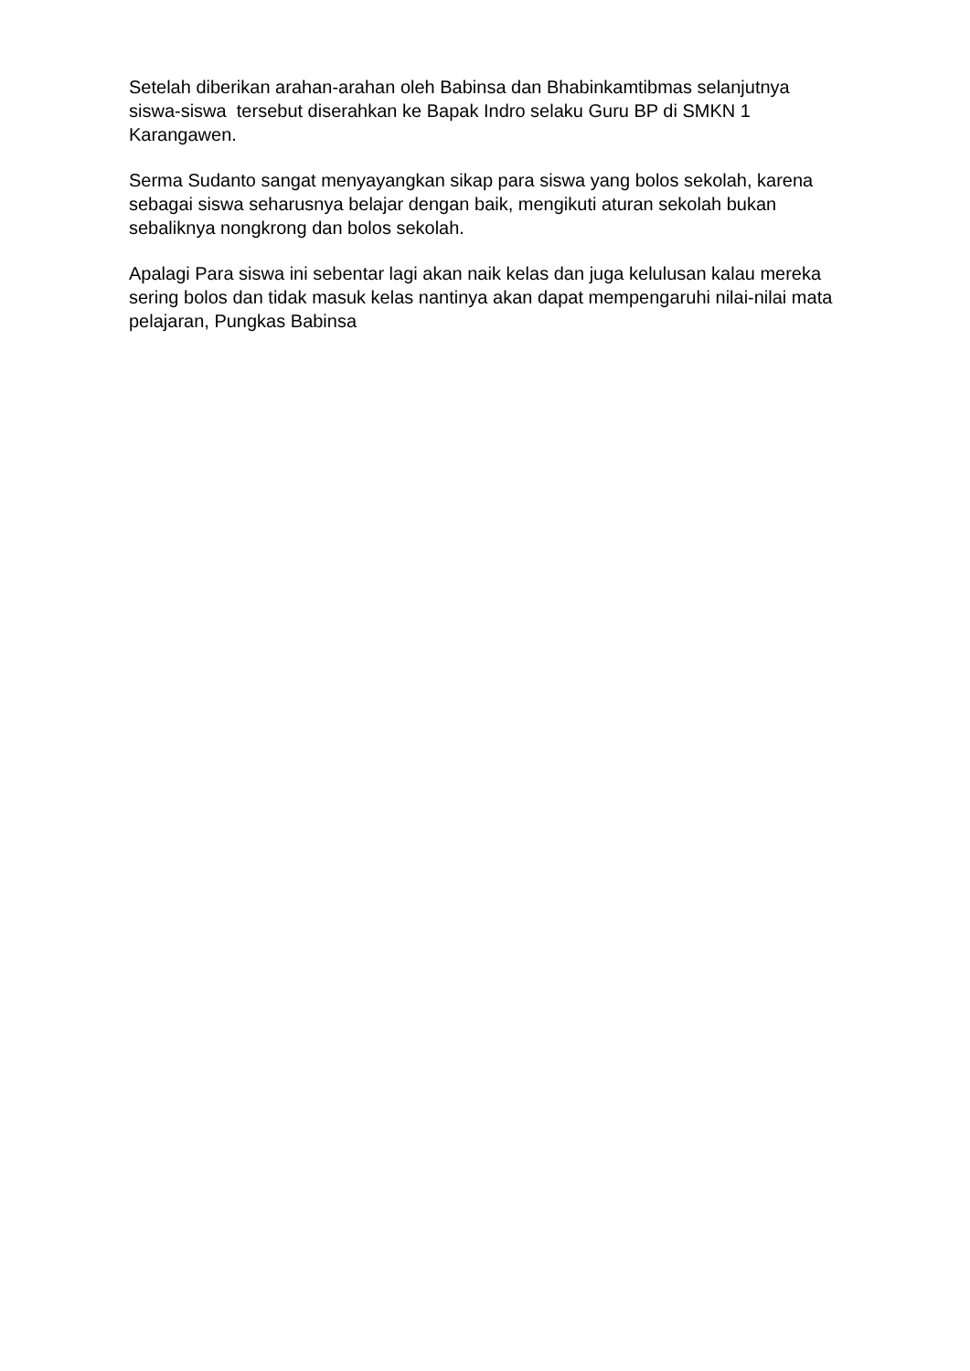Setelah diberikan arahan-arahan oleh Babinsa dan Bhabinkamtibmas selanjutnya siswa-siswa tersebut diserahkan ke Bapak Indro selaku Guru BP di SMKN 1 Karangawen.
Serma Sudanto sangat menyayangkan sikap para siswa yang bolos sekolah, karena sebagai siswa seharusnya belajar dengan baik, mengikuti aturan sekolah bukan sebaliknya nongkrong dan bolos sekolah.
Apalagi Para siswa ini sebentar lagi akan naik kelas dan juga kelulusan kalau mereka sering bolos dan tidak masuk kelas nantinya akan dapat mempengaruhi nilai-nilai mata pelajaran, Pungkas Babinsa